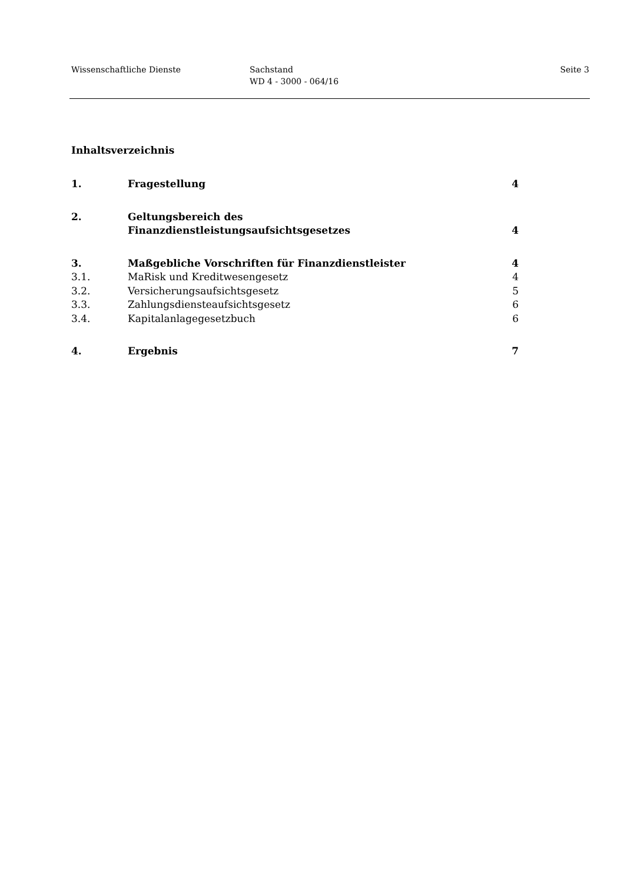Wissenschaftliche Dienste Sachstand
WD 4 - 3000 - 064/16
Seite 3
Inhaltsverzeichnis
| 1. | Fragestellung | 4 |
| 2. | Geltungsbereich des Finanzdienstleistungsaufsichtsgesetzes | 4 |
| 3. | Maßgebliche Vorschriften für Finanzdienstleister | 4 |
| 3.1. | MaRisk und Kreditwesengesetz | 4 |
| 3.2. | Versicherungsaufsichtsgesetz | 5 |
| 3.3. | Zahlungsdiensteaufsichtsgesetz | 6 |
| 3.4. | Kapitalanlagegesetzbuch | 6 |
| 4. | Ergebnis | 7 |